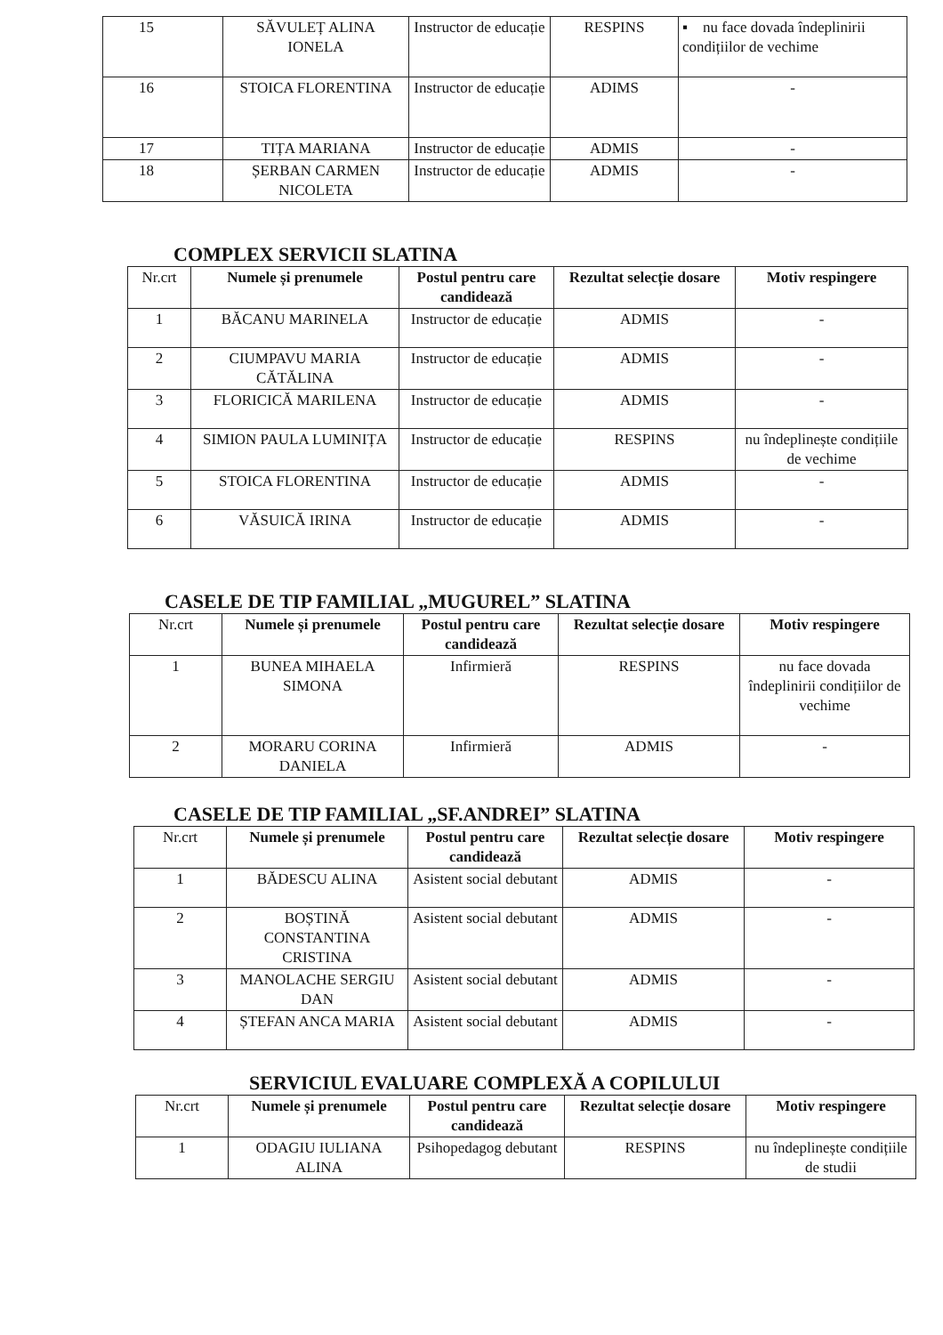| 15 | SĂVULEȚ ALINA IONELA | Instructor de educație | RESPINS | ▪ nu face dovada îndeplinirii condițiilor de vechime |
| 16 | STOICA FLORENTINA | Instructor de educație | ADIMS | - |
| 17 | TIȚA MARIANA | Instructor de educație | ADMIS | - |
| 18 | ȘERBAN CARMEN NICOLETA | Instructor de educație | ADMIS | - |
COMPLEX SERVICII SLATINA
| Nr.crt | Numele și prenumele | Postul pentru care candidează | Rezultat selecție dosare | Motiv respingere |
| 1 | BĂCANU MARINELA | Instructor de educație | ADMIS | - |
| 2 | CIUMPAVU MARIA CĂTĂLINA | Instructor de educație | ADMIS | - |
| 3 | FLORICICĂ MARILENA | Instructor de educație | ADMIS | - |
| 4 | SIMION PAULA LUMINIȚA | Instructor de educație | RESPINS | nu îndeplinește condițiile de vechime |
| 5 | STOICA FLORENTINA | Instructor de educație | ADMIS | - |
| 6 | VĂSUICĂ IRINA | Instructor de educație | ADMIS | - |
CASELE DE TIP FAMILIAL „MUGUREL” SLATINA
| Nr.crt | Numele și prenumele | Postul pentru care candidează | Rezultat selecție dosare | Motiv respingere |
| 1 | BUNEA MIHAELA SIMONA | Infirmieră | RESPINS | nu face dovada îndeplinirii condițiilor de vechime |
| 2 | MORARU CORINA DANIELA | Infirmieră | ADMIS | - |
CASELE DE TIP FAMILIAL „SF.ANDREI” SLATINA
| Nr.crt | Numele și prenumele | Postul pentru care candidează | Rezultat selecție dosare | Motiv respingere |
| 1 | BĂDESCU ALINA | Asistent social debutant | ADMIS | - |
| 2 | BOȘTINĂ CONSTANTINA CRISTINA | Asistent social debutant | ADMIS | - |
| 3 | MANOLACHE SERGIU DAN | Asistent social debutant | ADMIS | - |
| 4 | ȘTEFAN ANCA MARIA | Asistent social debutant | ADMIS | - |
SERVICIUL EVALUARE COMPLEXĂ A COPILULUI
| Nr.crt | Numele și prenumele | Postul pentru care candidează | Rezultat selecție dosare | Motiv respingere |
| 1 | ODAGIU IULIANA ALINA | Psihopedagog debutant | RESPINS | nu îndeplinește condițiile de studii |